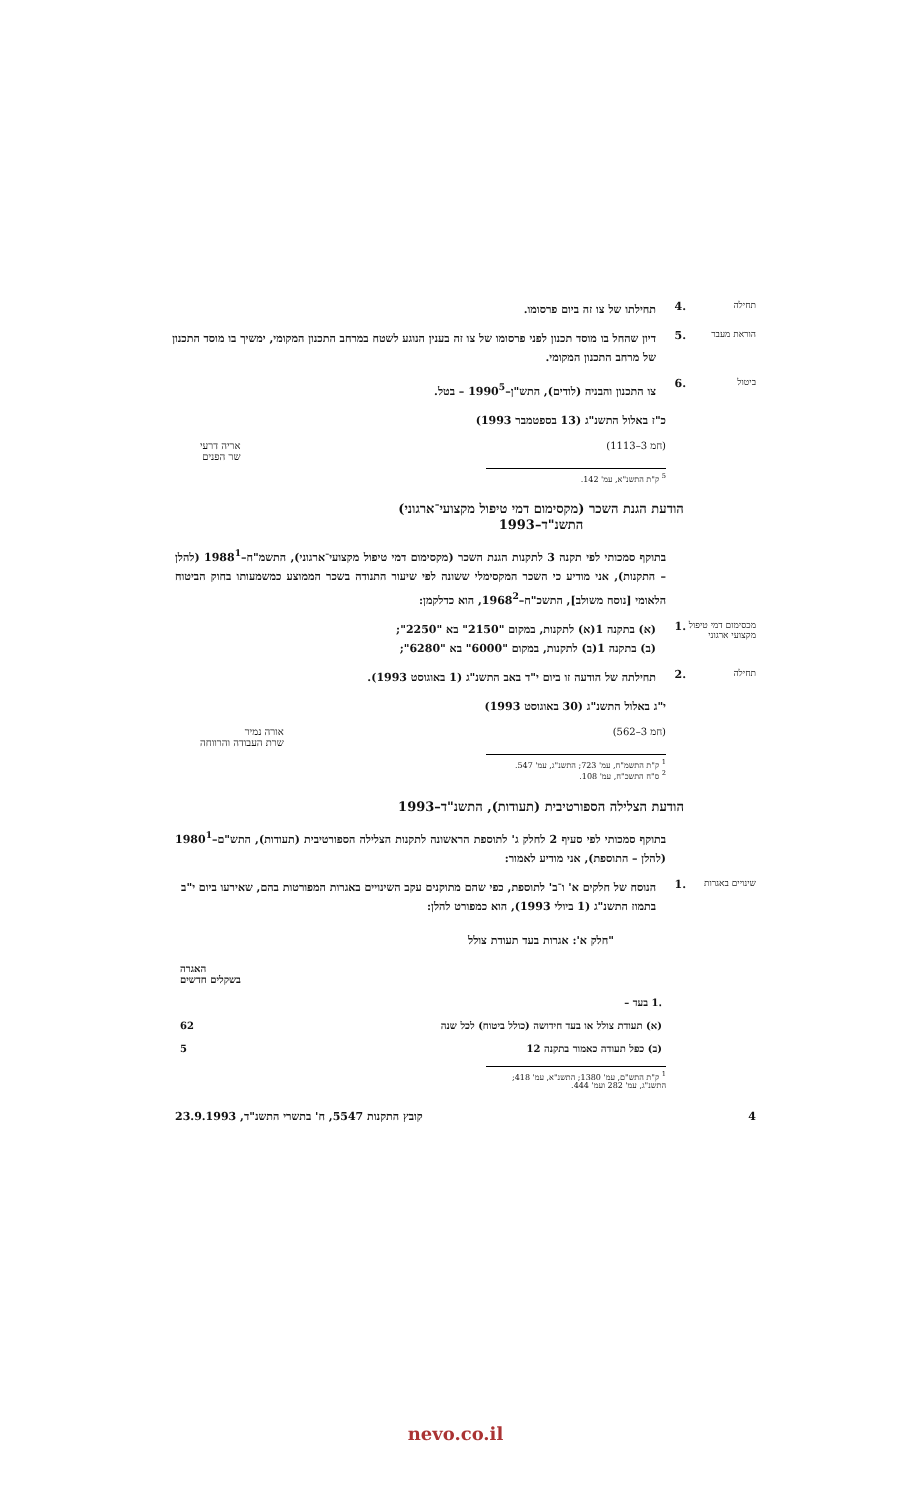תחילה
.4
תחילתו של צו זה ביום פרסומו.
הוראת מעבר
.5
דיון שהחל בו מוסד תכנון לפני פרסומו של צו זה בענין הנוגע לשטח במרחב התכנון המקומי, ימשיך בו מוסד התכנון של מרחב התכנון המקומי.
ביטול
.6
צו התכנון והבניה (לודים), התש"ן–1990<sup>5</sup> – בטל.
כ"ז באלול התשנ"ג (13 בספטמבר 1993)
(חמ 3–1113) אריה דרעי
שר הפנים
<sup>5</sup> ק"ת התשנ"א, עמ' 142.
הודעת הגנת השכר (מקסימום דמי טיפול מקצועי־ארגוני)
התשנ"ד–1993
בתוקף סמכותי לפי תקנה 3 לתקנות הגנת השכר (מקסימום דמי טיפול מקצועי־ארגוני), התשמ"ח–1988<sup>1</sup> (להלן – התקנות), אני מודיע כי השכר המקסימלי ששונה לפי שיעור התנודה בשכר הממוצע כמשמעותו בחוק הביטוח הלאומי [נוסח משולב], התשכ"ח–1968<sup>2</sup>, הוא כדלקמן:
מכסימום דמי טיפול מקצועי ארגוני
.1
(א) בתקנה 1(א) לתקנות, במקום "2150" בא "2250";
(ב) בתקנה 1(ב) לתקנות, במקום "6000" בא "6280";
תחילה
.2
תחילתה של הודעה זו ביום י"ד באב התשנ"ג (1 באוגוסט 1993).
י"ג באלול התשנ"ג (30 באוגוסט 1993)
(חמ 3–562) אורה נמיר
שרת העבודה והרווחה
<sup>1</sup> ק"ת התשמ"ח, עמ' 723; התשנ"ג, עמ' 547.
<sup>2</sup> ס"ח התשכ"ח, עמ' 108.
הודעת הצלילה הספורטיבית (תעודות), התשנ"ד–1993
בתוקף סמכותי לפי סעיף 2 לחלק ג' לתוספת הראשונה לתקנות הצלילה הספורטיבית (תעודות), התש"ם–1980<sup>1</sup> (להלן – התוספת), אני מודיע לאמור:
שינויים באגרות
.1
הנוסח של חלקים א' ו־ב' לתוספת, כפי שהם מתוקנים עקב השינויים באגרות המפורטות בהם, שאירעו ביום י"ב בתמוז התשנ"ג (1 ביולי 1993), הוא כמפורט להלן:
"חלק א': אגרות בעד תעודת צולל
| | האגרה בשקלים חדשים |
| --- | --- |
| .1 בעד – | |
| (א) תעודת צולל או בעד חידושה (כולל ביטוח) לכל שנה | 62 |
| (ב) כפל תעודה כאמור בתקנה 12 | 5 |
<sup>1</sup> ק"ת התש"ם, עמ' 1380; התשנ"א, עמ' 418; התשנ"ג, עמ' 282 ועמ' 444.
4 קובץ התקנות 5547, ח' בתשרי התשנ"ד, 23.9.1993
nevo.co.il